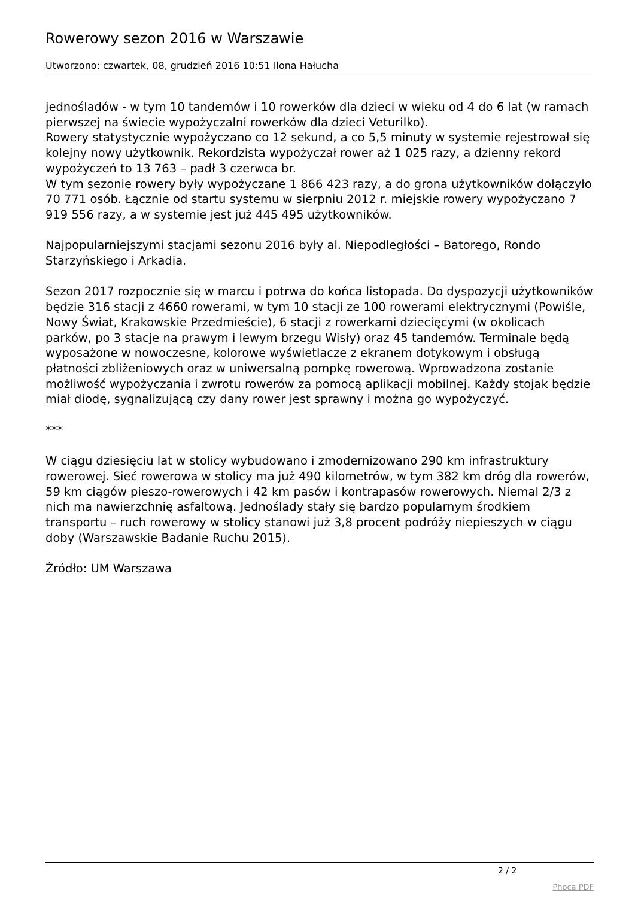Rowerowy sezon 2016 w Warszawie
Utworzono: czwartek, 08, grudzień 2016 10:51 Ilona Hałucha
jednośladów - w tym 10 tandemów i 10 rowerków dla dzieci w wieku od 4 do 6 lat (w ramach pierwszej na świecie wypożyczalni rowerków dla dzieci Veturilko).
Rowery statystycznie wypożyczano co 12 sekund, a co 5,5 minuty w systemie rejestrował się kolejny nowy użytkownik. Rekordzista wypożyczał rower aż 1 025 razy, a dzienny rekord wypożyczeń to 13 763 – padł 3 czerwca br.
W tym sezonie rowery były wypożyczane 1 866 423 razy, a do grona użytkowników dołączyło 70 771 osób. Łącznie od startu systemu w sierpniu 2012 r. miejskie rowery wypożyczano 7 919 556 razy, a w systemie jest już 445 495 użytkowników.
Najpopularniejszymi stacjami sezonu 2016 były al. Niepodległości – Batorego, Rondo Starzyńskiego i Arkadia.
Sezon 2017 rozpocznie się w marcu i potrwa do końca listopada. Do dyspozycji użytkowników będzie 316 stacji z 4660 rowerami, w tym 10 stacji ze 100 rowerami elektrycznymi (Powiśle, Nowy Świat, Krakowskie Przedmieście), 6 stacji z rowerkami dziecięcymi (w okolicach parków, po 3 stacje na prawym i lewym brzegu Wisły) oraz 45 tandemów. Terminale będą wyposażone w nowoczesne, kolorowe wyświetlacze z ekranem dotykowym i obsługą płatności zbliżeniowych oraz w uniwersalną pompkę rowerową. Wprowadzona zostanie możliwość wypożyczania i zwrotu rowerów za pomocą aplikacji mobilnej. Każdy stojak będzie miał diodę, sygnalizującą czy dany rower jest sprawny i można go wypożyczyć.
***
W ciągu dziesięciu lat w stolicy wybudowano i zmodernizowano 290 km infrastruktury rowerowej. Sieć rowerowa w stolicy ma już 490 kilometrów, w tym 382 km dróg dla rowerów, 59 km ciągów pieszo-rowerowych i 42 km pasów i kontrapasów rowerowych. Niemal 2/3 z nich ma nawierzchnię asfaltową. Jednoślady stały się bardzo popularnym środkiem transportu – ruch rowerowy w stolicy stanowi już 3,8 procent podróży niepieszych w ciągu doby (Warszawskie Badanie Ruchu 2015).
Źródło: UM Warszawa
2 / 2
Phoca PDF